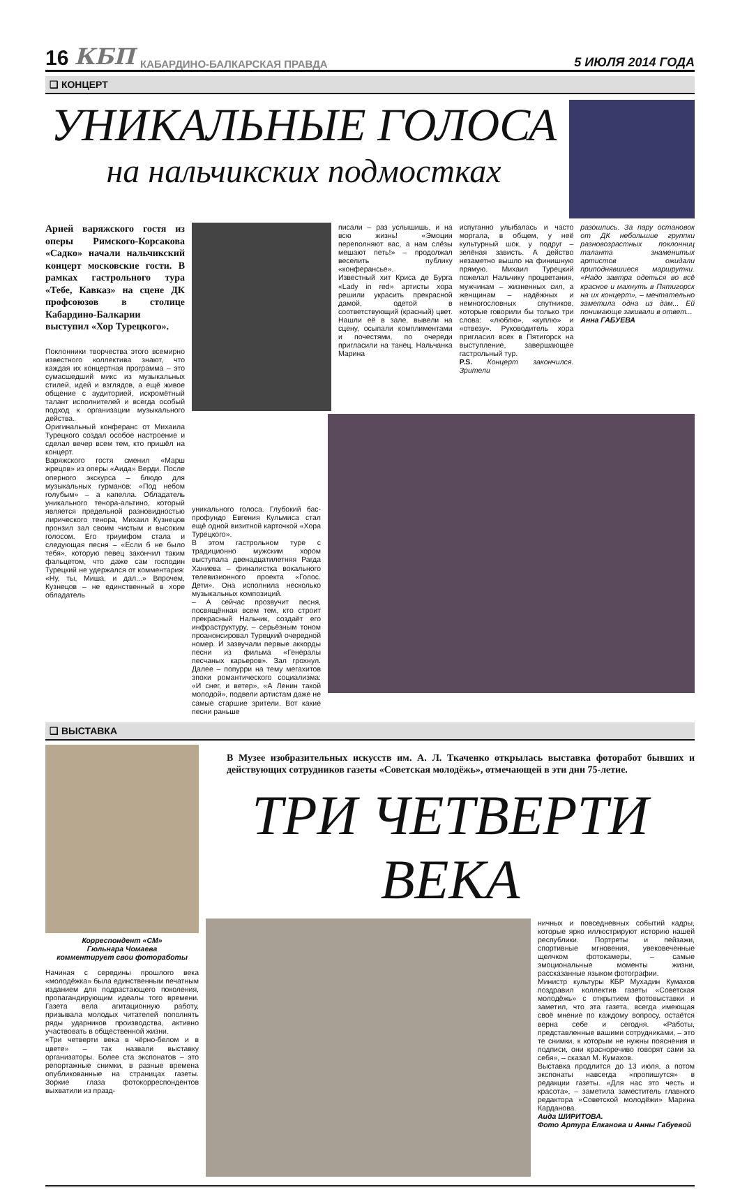16 КБП КАБАРДИНО-БАЛКАРСКАЯ ПРАВДА 5 ИЮЛЯ 2014 ГОДА
❑ КОНЦЕРТ
УНИКАЛЬНЫЕ ГОЛОСА
на нальчикских подмостках
Арией варяжского гостя из оперы Римского-Корсакова «Садко» начали нальчикский концерт московские гости. В рамках гастрольного тура «Тебе, Кавказ» на сцене ДК профсоюзов в столице Кабардино-Балкарии выступил «Хор Турецкого».
Поклонники творчества этого всемирно известного коллектива знают, что каждая их концертная программа – это сумасшедший микс из музыкальных стилей, идей и взглядов, а ещё живое общение с аудиторией, искромётный талант исполнителей и всегда особый подход к организации музыкального действа.
Оригинальный конферанс от Михаила Турецкого создал особое настроение и сделал вечер всем тем, кто пришёл на концерт.
Варяжского гостя сменил «Марш жрецов» из оперы «Аида» Верди. После оперного экскурса – блюдо для музыкальных гурманов: «Под небом голубым» – а капелла. Обладатель уникального тенора-альтино, который является предельной разновидностью лирического тенора, Михаил Кузнецов пронзил зал своим чистым и высоким голосом. Его триумфом стала и следующая песня – «Если б не было тебя», которую певец закончил таким фальцетом, что даже сам господин Турецкий не удержался от комментария: «Ну, ты, Миша, и дал...» Впрочем, Кузнецов – не единственный в хоре обладатель
писали – раз услышишь, и на всю жизнь! «Эмоции переполняют вас, а нам слёзы мешают петь!» – продолжал веселить публику «конферансье».
Известный хит Криса де Бурга «Lady in red» артисты хора решили украсить прекрасной дамой, одетой в соответствующий (красный) цвет. Нашли её в зале, вывели на сцену, осыпали комплиментами и почестями, по очереди пригласили на танец. Нальчанка Марина
испуганно улыбалась и часто моргала, в общем, у неё культурный шок, у подруг – зелёная зависть. А действо незаметно вышло на финишную прямую. Михаил Турецкий пожелал Нальчику процветания, мужчинам – жизненных сил, а женщинам – надёжных и немногословных спутников, которые говорили бы только три слова: «люблю», «куплю» и «отвезу». Руководитель хора пригласил всех в Пятигорск на выступление, завершающее гастрольный тур.
P.S. Концерт закончился. Зрители
разошлись. За пару остановок от ДК небольшие группки разновозрастных поклонниц таланта знаменитых артистов ожидали приподнявшиеся маршрутки. «Надо завтра одеться во всё красное и махнуть в Пятигорск на их концерт», – мечтательно заметила одна из дам... Ей понимающе закивали в ответ...
Анна ГАБУЕВА
уникального голоса. Глубокий бас-профундо Евгения Кульмиса стал ещё одной визитной карточкой «Хора Турецкого».
В этом гастрольном туре с традиционно мужским хором выступала двенадцатилетняя Рагда Ханиева – финалистка вокального телевизионного проекта «Голос. Дети». Она исполнила несколько музыкальных композиций.
– А сейчас прозвучит песня, посвящённая всем тем, кто строит прекрасный Нальчик, создаёт его инфраструктуру, – серьёзным тоном проанонсировал Турецкий очередной номер. И зазвучали первые аккорды песни из фильма «Генералы песчаных карьеров». Зал грохнул. Далее – попурри на тему мегахитов эпохи романтического социализма: «И снег, и ветер», «А Ленин такой молодой», подвели артистам даже не самые старшие зрители. Вот какие песни раньше
❑ ВЫСТАВКА
Корреспондент «СМ»
Гюльнара Чомаева
комментирует свои фотоработы
Начиная с середины прошлого века «молодёжка» была единственным печатным изданием для подрастающего поколения, пропагандирующим идеалы того времени. Газета вела агитационную работу, призывала молодых читателей пополнять ряды ударников производства, активно участвовать в общественной жизни.
«Три четверти века в чёрно-белом и в цвете» – так назвали выставку организаторы. Более ста экспонатов – это репортажные снимки, в разные времена опубликованные на страницах газеты. Зоркие глаза фотокорреспондентов выхватили из празд-
В Музее изобразительных искусств им. А. Л. Ткаченко открылась выставка фоторабот бывших и действующих сотрудников газеты «Советская молодёжь», отмечающей в эти дни 75-летие.
ТРИ ЧЕТВЕРТИ ВЕКА
ничных и повседневных событий кадры, которые ярко иллюстрируют историю нашей республики. Портреты и пейзажи, спортивные мгновения, увековеченные щелчком фотокамеры, – самые эмоциональные моменты жизни, рассказанные языком фотографии.
Министр культуры КБР Мухадин Кумахов поздравил коллектив газеты «Советская молодёжь» с открытием фотовыставки и заметил, что эта газета, всегда имеющая своё мнение по каждому вопросу, остаётся верна себе и сегодня. «Работы, представленные вашими сотрудниками, – это те снимки, к которым не нужны пояснения и подписи, они красноречиво говорят сами за себя», – сказал М. Кумахов.
Выставка продлится до 13 июля, а потом экспонаты навсегда «пропишутся» в редакции газеты. «Для нас это честь и красота», – заметила заместитель главного редактора «Советской молодёжи» Марина Карданова.
Аида ШИРИТОВА.
Фото Артура Елканова и Анны Габуевой